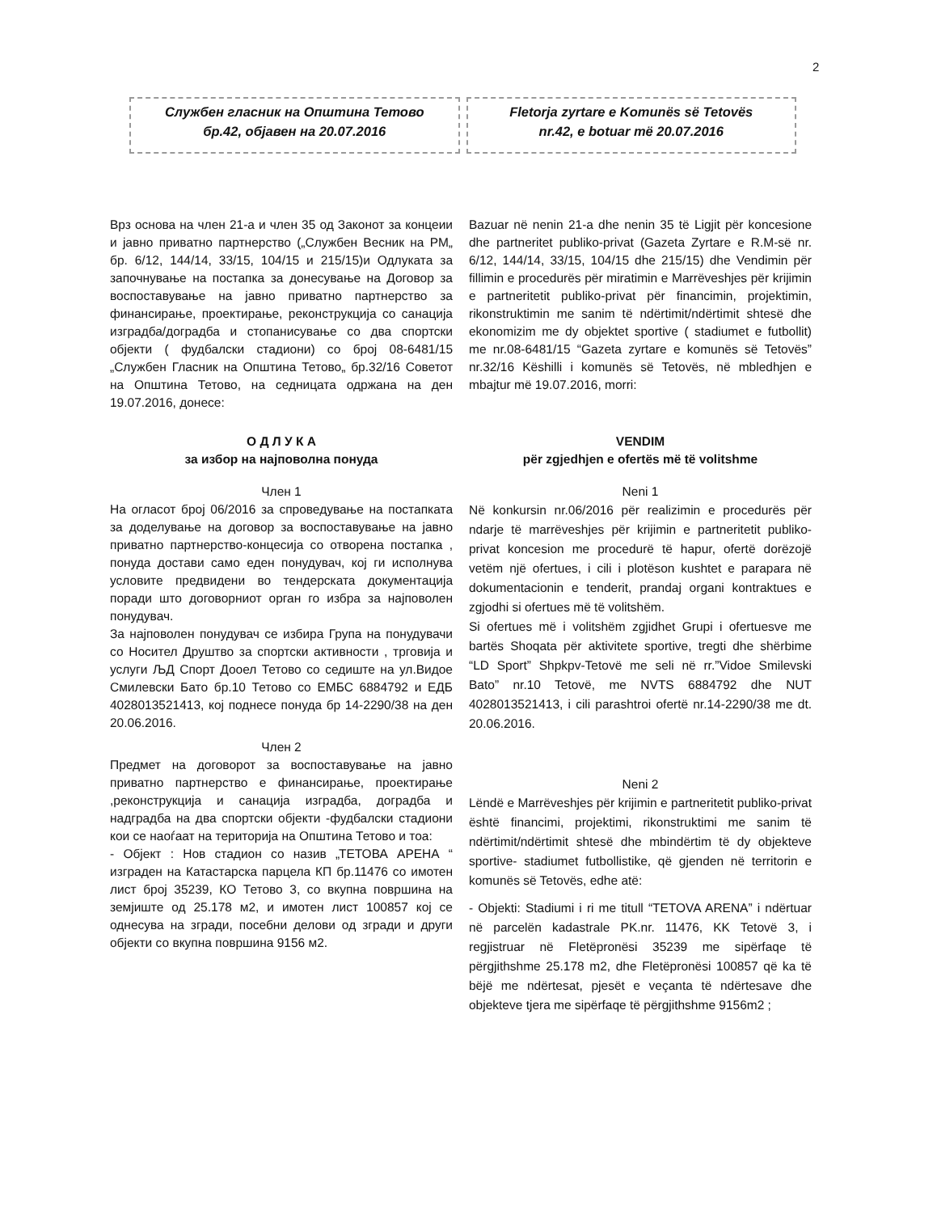2
Службен гласник на Општина Тетово
бр.42, објавен на 20.07.2016
Fletorja zyrtare e Komunës së Tetovës
nr.42, e botuar më 20.07.2016
Врз основа на член 21-а и член 35 од Законот за концеии и јавно приватно партнерство („Службен Весник на РМ„ бр. 6/12, 144/14, 33/15, 104/15 и 215/15)и Одлуката за започнување на постапка за донесување на Договор за воспоставување на јавно приватно партнерство за финансирање, проектирање, реконструкција со санација изградба/доградба и стопанисување со два спортски објекти ( фудбалски стадиони) со број 08-6481/15 „Службен Гласник на Општина Тетово„ бр.32/16 Советот на Општина Тетово, на седницата одржана на ден 19.07.2016, донесе:
О Д Л У К А
за избор на најповолна понуда
Член 1
На огласот број 06/2016 за спроведување на постапката за доделување на договор за воспоставување на јавно приватно партнерство-концесија со отворена постапка , понуда достави само еден понудувач, кој ги исполнува условите предвидени во тендерската документација поради што договорниот орган го избра за најповолен понудувач.
За најповолен понудувач се избира Група на понудувачи со Носител Друштво за спортски активности , трговија и услуги ЉД Спорт Дооел Тетово со седиште на ул.Видое Смилевски Бато бр.10 Тетово со ЕМБС 6884792 и ЕДБ 4028013521413, кој поднесе понуда бр 14-2290/38 на ден 20.06.2016.
Член 2
Предмет на договорот за воспоставување на јавно приватно партнерство е финансирање, проектирање ,реконструкција и санација изградба, доградба и надградба на два спортски објекти -фудбалски стадиони кои се наоѓаат на територија на Општина Тетово и тоа:
- Објект : Нов стадион со назив „ТЕТОВА АРЕНА “ изграден на Катастарска парцела КП бр.11476 со имотен лист број 35239, КО Тетово 3, со вкупна површина на земјиште од 25.178 м2, и имотен лист 100857 кој се однесува на згради, посебни делови од згради и други објекти со вкупна површина 9156 м2.
Bazuar në nenin 21-a dhe nenin 35 të Ligjit për koncesione dhe partneritet publiko-privat (Gazeta Zyrtare e R.M-së nr. 6/12, 144/14, 33/15, 104/15 dhe 215/15) dhe Vendimin për fillimin e procedurës për miratimin e Marrëveshjes për krijimin e partneritetit publiko-privat për financimin, projektimin, rikonstruktimin me sanim të ndërtimit/ndërtimit shtesë dhe ekonomizim me dy objektet sportive ( stadiumet e futbollit) me nr.08-6481/15 “Gazeta zyrtare e komunës së Tetovës” nr.32/16 Këshilli i komunës së Tetovës, në mbledhjen e mbajtur më 19.07.2016, morri:
VENDIM
për zgjedhjen e ofertës më të volitshme
Neni 1
Në konkursin nr.06/2016 për realizimin e procedurës për ndarje të marrëveshjes për krijimin e partneritetit publiko-privat koncesion me procedurë të hapur, ofertë dorëzojë vetëm një ofertues, i cili i plotëson kushtet e parapara në dokumentacionin e tenderit, prandaj organi kontraktues e zgjodhi si ofertues më të volitshëm.
Si ofertues më i volitshëm zgjidhet Grupi i ofertuesve me bartës Shoqata për aktivitete sportive, tregti dhe shërbime “LD Sport” Shpkpv-Tetovë me seli në rr.”Vidoe Smilevski Bato” nr.10 Tetovë, me NVTS 6884792 dhe NUT 4028013521413, i cili parashtroi ofertë nr.14-2290/38 me dt. 20.06.2016.
Neni 2
Lëndë e Marrëveshjes për krijimin e partneritetit publiko-privat është financimi, projektimi, rikonstruktimi me sanim të ndërtimit/ndërtimit shtesë dhe mbindërtim të dy objekteve sportive- stadiumet futbollistike, që gjenden në territorin e komunës së Tetovës, edhe atë:
- Objekti: Stadiumi i ri me titull “TETOVA ARENA” i ndërtuar në parcelën kadastrale PK.nr. 11476, KK Tetovë 3, i regjistruar në Fletëpronësi 35239 me sipërfaqe të përgjithshme 25.178 m2, dhe Fletëpronësi 100857 që ka të bëjë me ndërtesat, pjesët e veçanta të ndërtesave dhe objekteve tjera me sipërfaqe të përgjithshme 9156m2 ;